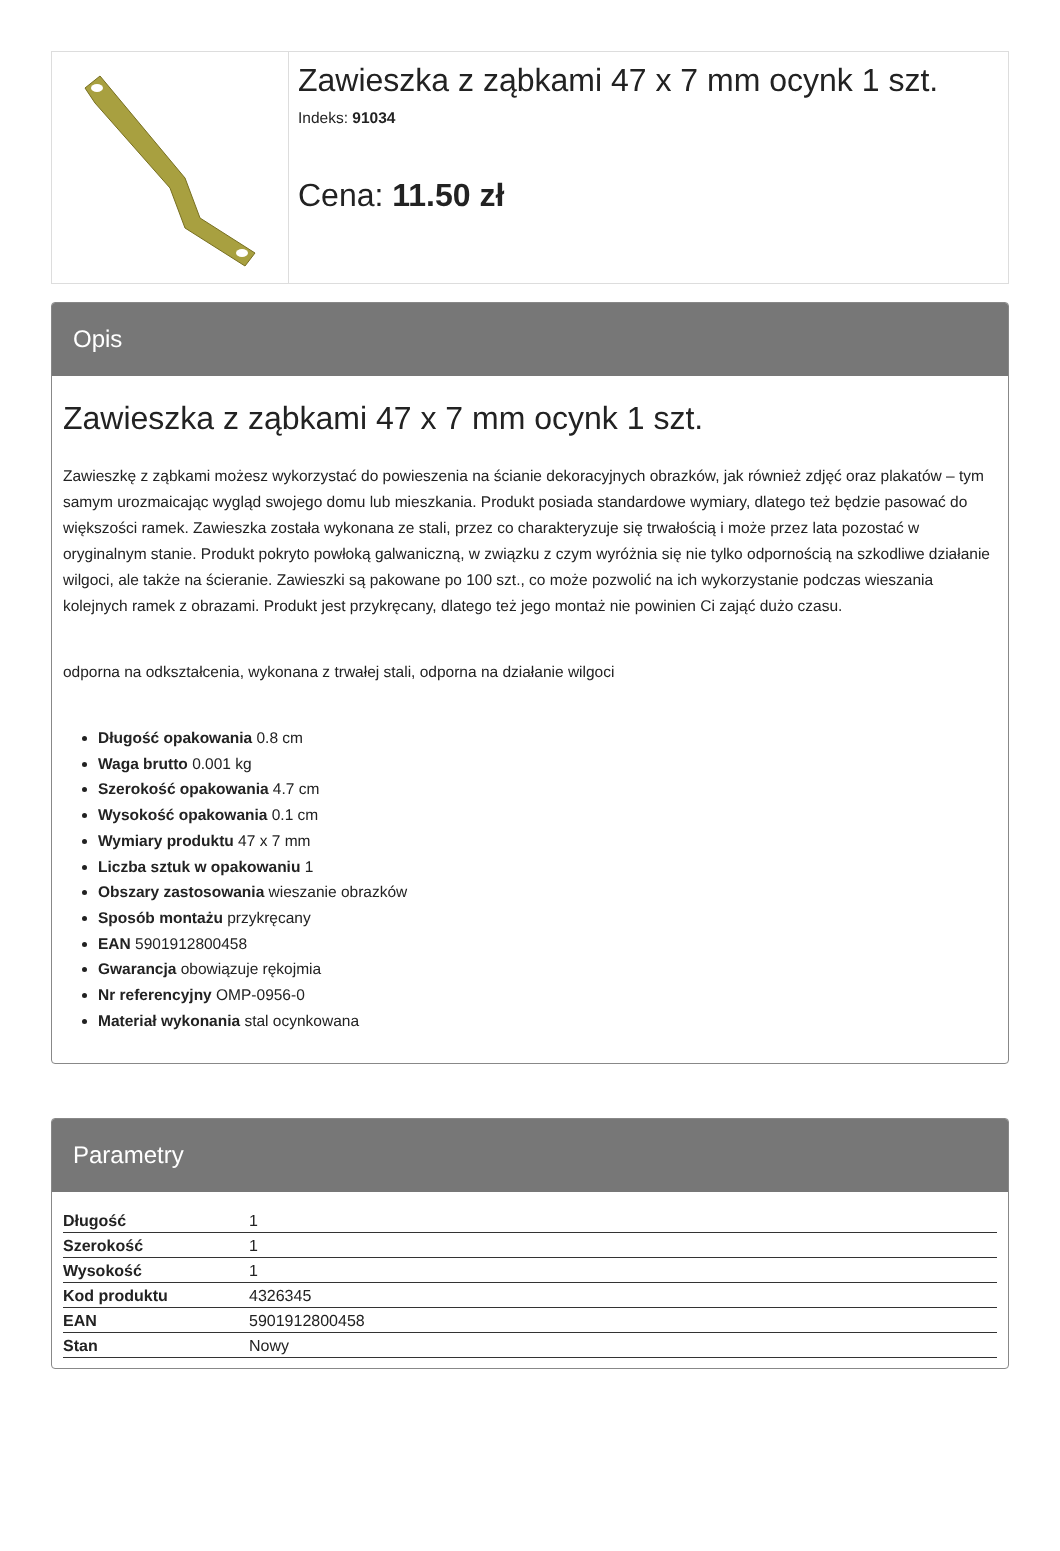Zawieszka z ząbkami 47 x 7 mm ocynk 1 szt.
Indeks: 91034
Cena: 11.50 zł
Opis
Zawieszka z ząbkami 47 x 7 mm ocynk 1 szt.
Zawieszkę z ząbkami możesz wykorzystać do powieszenia na ścianie dekoracyjnych obrazków, jak również zdjęć oraz plakatów – tym samym urozmaicając wygląd swojego domu lub mieszkania. Produkt posiada standardowe wymiary, dlatego też będzie pasować do większości ramek. Zawieszka została wykonana ze stali, przez co charakteryzuje się trwałością i może przez lata pozostać w oryginalnym stanie. Produkt pokryto powłoką galwaniczną, w związku z czym wyróżnia się nie tylko odpornością na szkodliwe działanie wilgoci, ale także na ścieranie. Zawieszki są pakowane po 100 szt., co może pozwolić na ich wykorzystanie podczas wieszania kolejnych ramek z obrazami. Produkt jest przykręcany, dlatego też jego montaż nie powinien Ci zająć dużo czasu.
odporna na odkształcenia, wykonana z trwałej stali, odporna na działanie wilgoci
Długość opakowania 0.8 cm
Waga brutto 0.001 kg
Szerokość opakowania 4.7 cm
Wysokość opakowania 0.1 cm
Wymiary produktu 47 x 7 mm
Liczba sztuk w opakowaniu 1
Obszary zastosowania wieszanie obrazków
Sposób montażu przykręcany
EAN 5901912800458
Gwarancja obowiązuje rękojmia
Nr referencyjny OMP-0956-0
Materiał wykonania stal ocynkowana
Parametry
| Długość | 1 |
| Szerokość | 1 |
| Wysokość | 1 |
| Kod produktu | 4326345 |
| EAN | 5901912800458 |
| Stan | Nowy |